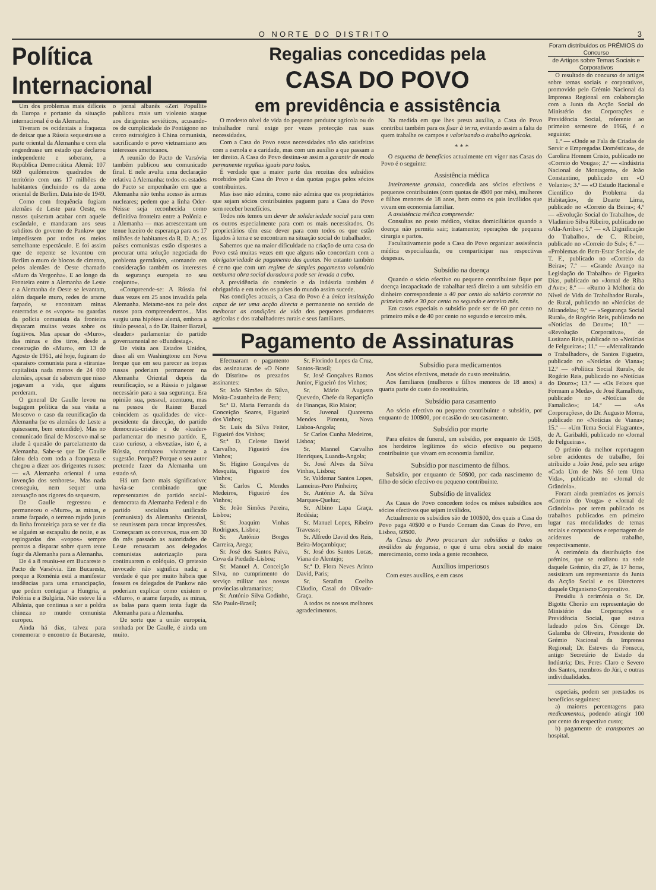O NORTE DO DISTRITO 3
Política Internacional
Um dos problemas mais difíceis da Europa e portanto da situação internacional é o da Alemanha.
Tiveram os ocidentais a fraqueza de deixar que a Rússia sequestrasse a parte oriental da Alemanha e com ela engendrasse um estado que declarou independente e soberano, a República Democrática Alemã: 107 669 quilómetros quadrados de território com uns 17 milhões de habitantes (incluindo os da zona oriental de Berlim. Data isto de 1949.
Como com frequência fugiam alemães de Leste para Oeste, os russos quiseram acabar com aquele escândalo, e mandaram aos seus subditos do governo de Pankow que impedissem por todos os meios semelhante espectáculo. E foi assim que de repente se levantou em Berlim o muro de blocos de cimento, pelos alemães de Oeste chamado «Muro da Vergonha». E ao longo da Fronteira entre a Alemanha de Leste e a Alemanha de Oeste se levantam, além daquele muro, redes de arame farpado, se encontram minas enterradas e os «vopos» ou guardas da polícia comunista da fronteira disparam muitas vezes sobre os fugitivos. Mas apesar do «Muro», das minas e dos tiros, desde a construção do «Muro», em 13 de Agosto de 1961, até hoje, fugiram do «paraíso» comunista para a «tirania» capitalista nada menos de 24 000 alemães, apesar de saberem que nisso jogavam a vida, que alguns perderam.
O general De Gaulle levou na bagagem política da sua visita a Moscovo o caso da reunificação da Alemanha (se os alemães de Leste a quisessem, bem entendido). Mas no comunicado final de Moscovo mal se alude à questão do parcelamento da Alemanha. Sabe-se que De Gaulle falou dela com toda a franqueza e chegou a dizer aos dirigentes russos: — «A Alemanha oriental é uma invenção dos senhores». Mas nada conseguiu, nem sequer uma atenuação nos rigores do sequestro.
De Gaulle regressou e permaneceu o «Muro», as minas, e arame farpado, o terreno rajado junto da linha fronteiriça para se ver de dia se alguém se escapuliu de noite, e as espingardas dos «vopos» sempre prontas a disparar sobre quem tente fugir da Alemanha para a Alemanha.
De 4 a 8 reuniu-se em Bucareste o Pacto de Varsóvia. Em Bucareste, porque a Roménia está a manifestar tendências para uma emancipação, que podem contagiar a Hungria, a Polónia e a Bulgária. Não esteve lá a Albânia, que continua a ser a poldra chineza no mundo comunista europeu.
Ainda há dias, talvez para comemorar o encontro de Bucareste, o jornal albanês «Zeri Popullit» publicou mais um violento ataque aos dirigentes soviéticos, acusando-os de cumplicidade do Pontágono no cerco estratégico à China comunista, sacrificando o povo vietnamiano aos interesses americanos.
A reunião do Pacto de Varsóvia também publicou seu comunicado final. E nele avulta uma declaração relativa à Alemanha: todos os estados do Pacto se empenharão em que a Alemanha não tenha acesso às armas nucleares; pedem que a linha Oder-Neisse seja reconhecida como definitiva fronteira entre a Polónia e a Alemanha — mas acrescentam um tenue luzeiro de esperança para os 17 milhões de habitantes da R. D. A.: os países comunistas estão dispostos a procurar uma solução negociada do problema germânico, «tomando em consideração também os interesses da segurança europeia no seu conjunto».
«Compreende-se: A Rússia foi duas vezes em 25 anos invadida pela Alemanha. Metamo-nos na pele dos russos para compreendermos... Mas surgiu uma hipótese alemã, embora a título pessoal, a do Dr. Rainer Barzel, «leader» parlamentar do partido governamental no «Bundestag».
De visita aos Estados Unidos, disse ali em Washingtone em Nova Iorque que em seu parecer as tropas russas poderiam permanecer na Alemanha Oriental depois da reunificação, se a Rússia o julgasse necessário para a sua segurança. Era opinião sua, pessoal, acentuou, mas na pessoa de Rainer Barzel coincidem as qualidades de vice-presidente da direcção, do partido democrata-cristão e de «leader» parlamentar do mesmo partido. E, caso curioso, a «Isveztia», isto é, a Rússia, combateu vivamente a sugestão. Porquê? Porque o seu autor pretende fazer da Alemanha um estado só.
Há um facto mais significativo: havia-se combinado que representantes do partido social-democrata da Alemanha Federal e do partido socialista unificado (comunista) da Alemanha Oriental, se reunissem para trocar impressões. Começaram as conversas, mas em 30 do mês passado as autoridades de Leste recusaram aos delegados comunistas autorização para continuarem o colóquio. O pretexto invocado não significa nada; a verdade é que por muito hábeis que fossem os delegados de Pankow não poderiam explicar como existem o «Muro», o arame farpado, as minas, as balas para quem tenta fugir da Alemanha para a Alemanha.
De sorte que a união europeia, sonhada por De Gaulle, é ainda um muito.
Regalias concedidas pela
CASA DO POVO
em previdência e assistência
O modesto nível de vida do pequeno produtor agrícola ou do trabalhador rural exige por vezes protecção nas suas necessidades.
Com a Casa do Povo essas necessidades não são satisfeitas com a esmola e a caridade, mas com um auxílio a que passam a ter direito. A Casa do Povo destina-se assim a garantir de modo permanente regalias iguais para todos.
É verdade que a maior parte das receitas dos subsídios recebidos pela Casa do Povo e das quotas pagas pelos sócios contribuintes.
Mas isso não admira, como não admira que os proprietários que sejam sócios contribuintes paguem para a Casa do Povo sem receber benefícios.
Todos nós temos um dever de solidariedade social para com os outros especialmente para com os mais necessitados. Os proprietários têm esse dever para com todos os que estão ligados à terra e se encontram na situação social do trabalhador.
Sabemos que na maior dificuldade na criação de uma casa do Povo está muitas vezes em que alguns não concordam com a obrigatoriedade de pagamento das quotas. No entanto também é certo que com um regime de simples pagamento voluntário nenhuma obra social duradoura pode ser levada a cabo.
A previdência do comércio e da indústria também é obrigatória e em todos os países do mundo assim sucede.
Nas condições actuais, a Casa do Povo é a única instituição capaz de ter uma acção directa e permanente no sentido de melhorar as condições de vida dos pequenos produtores agrícolas e dos trabalhadores rurais e seus familiares.
Na medida em que lhes presta auxílio, a Casa do Povo contribui também para os fixar à terra, evitando assim a falta de quem trabalhe os campos e valorizando o trabalho agrícola.
* * *
O esquema de benefícios actualmente em vigor nas Casas do Povo é o seguinte:
Assistência médica
Inteiramente gratuita, concedida aos sócios efectivos e pequenos contribuintes (com quotas de 4$00 por mês), mulheres e filhos menores de 18 anos, bem como os pais inválidos que vivam em economia familiar.
A assistência médica compreende:
Consultas no posto médico, visitas domiciliárias quando a doença não permita sair; tratamento; operações de pequena cirurgia e partos.
Facultativamente pode a Casa do Povo organizar assistência médica especializada, ou comparticipar nas respectivas despesas.
Subsídio na doença
Quando o sócio efectivo ou pequeno contribuinte fique por doença incapacitado de trabalhar terá direito a um subsídio em dinheiro correspondente a 40 por cento do salário corrente no primeiro mês e 30 por cento no segundo e terceiro mês.
Em casos especiais o subsídio pode ser de 60 por cento no primeiro mês e de 40 por cento no segundo e terceiro mês.
Pagamento de Assinaturas
Efectuaram o pagamento das assinaturas de «O Norte do Distrito» os prezados assinantes:
Sr. João Simões da Silva, Moita-Castanheira de Pera;
Sr.ª D. Maria Fernanda da Conceição Soares, Figueiró dos Vinhos;
Sr. Luís da Silva Feitor, Figueiró dos Vinhos;
Sr.ª D. Celeste David Carvalho, Figueiró dos Vinhos;
Sr. Higino Gonçalves de Mesquita, Figueiró dos Vinhos;
Sr. Carlos C. Mendes Medeiros, Figueiró dos Vinhos;
Sr. João Simões Pereira, Lisboa;
Sr. Joaquim Vinhas Rodrigues, Lisboa;
Sr. António Borges Carreira, Arega;
Sr. José dos Santos Paiva, Cova da Piedade-Lisboa;
Sr. Manuel A. Conceição Silva, no cumprimento do serviço militar nas nossas províncias ultramarinas;
Sr. António Silva Godinho, São Paulo-Brasil;
Sr. Florindo Lopes da Cruz, Santos-Brasil;
Sr. José Gonçalves Ramos Junior, Figueiró dos Vinhos;
Sr. Mário Augusto Quevedo, Chefe da Repartição de Finanças, Rio Maior;
Sr. Juvenal Quaresma Mendes Pimenta, Nova Lisboa-Angola;
Sr Carlos Cunha Medeiros, Lisboa;
Sr. Mannel Carvalho Henriques, Luanda-Angola;
Sr. José Alves da Silva Vinhas, Lisboa;
Sr. Valdemar Santos Lopes, Lameiras-Pero Pinheiro;
Sr. António A. da Silva Marques-Queluz;
Sr. Albino Lapa Graça, Rodésia;
Sr. Manuel Lopes, Ribeiro Travesso;
Sr. Alfredo David dos Reis, Beira-Moçambique;
Sr. José dos Santos Lucas, Viana do Alentejo;
Sr.ª D. Flora Neves Arinto David, Paris;
Sr. Serafim Coelho Cláudio, Casal do Olivado-Graça.
A todos os nossos melhores agradecimentos.
Subsídio para medicamentos
Aos sócios efectivos, metade do custo receituário.
Aos familiares (mulheres e filhos menores de 18 anos) a quarta parte do custo do receituário.
Subsídio para casamento
Ao sócio efectivo ou pequeno contribuinte o subsídio, por enquanto de 100$00, por ocasião do seu casamento.
Subsídio por morte
Para efeitos de funeral, um subsídio, por enquanto de 150$, aos herdeiros legítimos do sócio efectivo ou pequeno contribuinte que vivam em economia familiar.
Subsídio por nascimento de filhos.
Subsídio, por enquanto de 50$00, por cada nascimento de filho do sócio efectivo ou pequeno contribuinte.
Subsídio de invalidez
As Casas do Povo concedem todos os mêses subsídios aos sócios efectivos que sejam inválidos.
Actualmente os subsídios são de 100$00, dos quais a Casa do Povo paga 40$00 e o Fundo Comum das Casas do Povo, em Lisboa, 60$00.
As Casas do Povo procuram dar subsídios a todos os inválidos da freguesia, o que é uma obra social do maior merecimento, como toda a gente reconhece.
Auxílios imperiosos
Com estes auxílios, e em casos
Foram distribuídos os PRÉMIOS do Concurso
de Artigos sobre Temas Sociais e Corporativos
O resultado do concurso de artigos sobre temas sociais e corporativos, promovido pelo Grémio Nacional da Imprensa Regional em colaboração com a Junta da Acção Social do Ministério das Corporações e Previdência Social, referente ao primeiro semestre de 1966, é o seguinte:
1.º — «Onde se Fala de Criadas de Servir e Empregadas Domésticas», de Carolina Homem Cristo, publicado no «Correio do Vouga»; 2.º — «Indústria Nacional de Montagem», de João Constantino, publicado em «O Volante»; 3.º — «O Estudo Racional e Científico do Problema da Habitação», de Duarte Lima, publicado no «Correio da Beira»; 4.º — «Evolução Social do Trabalho», de Vladimiro Silva Ribeiro, publicado no «Ala-Arriba»; 5.º — «A Dignificação do Trabalho», de C. Ribeiro, publicado no «Correio do Sul»; 6.º — «Problemas do Bem-Estar Social», de T. F., publicado no «Correio da Beira»; 7.º — «Grande Avanço na Legislação do Trabalho» de Figueira Dias, publicado no «Jornal de Riba d'Ave»; 8.º — «Rumo à Melhoria do Nível de Vida do Trabalhador Rural», de Rural, publicado no «Notícias de Mirandela»; 9.º — «Segurança Social Rural», de Rogério Reis, publicado no «Notícias do Douro»; 10.º — «Revolução Corporativa», de Lusitano Reis, publicado no «Notícias de Felgueiras»; 11.º — «Mentalizando o Trabalhador», de Santos Figueira, publicado no «Notícias de Viana»; 12.º — «Política Social Rural», de Rogério Reis, publicado no «Notícias do Douro»; 13.º — «Os Feixes que Formam a Meda», de José Ramalhete, publicado no «Notícias de Famalicão»; 14.º — «As Corporações», do Dr. Augusto Morna, publicado no «Notícias de Viana»; 15.º — «Um Tema Social Flagrante», de A. Garibaldi, publicado no «Jornal de Felgueiras».
O prémio da melhor reportagem sobre acidentes de trabalho, foi atribuído a João José, pelo seu artigo «Cada Um de Nós Só tem Uma Vida», publicado no «Jornal de Grândola».
Foram ainda premiados os jornais «Correio do Vouga» e «Jornal de Grândola» por terem publicado os trabalhos publicados em primeiro lugar nas modalidades de temas sociais e corporativos e reportagem de acidentes de trabalho, respectivamente.
À cerimónia da distribuição dos prémios, que se realizou na sede daquele Grémio, dia 27, às 17 horas, assistiram um representante da Junta da Acção Social e os Directores daquele Organismo Corporativo.
Presidiu à cerimónia o Sr. Dr. Bigotte Chorão em representação do Ministério das Corporações e Previdência Social, que estava ladeado pelos Srs. Cónego Dr. Galamba de Oliveira, Presidente do Grémio Nacional da Imprensa Regional; Dr. Esteves da Fonseca, antigo Secretário de Estado da Indústria; Drs. Peres Claro e Severo dos Santos, membros do Júri, e outras individualidades.
especiais, podem ser prestados os benefícios seguintes:
a) maiores percentagens para medicamentos, podendo atingir 100 por cento do respectivo custo;
b) pagamento de transportes ao hospital.